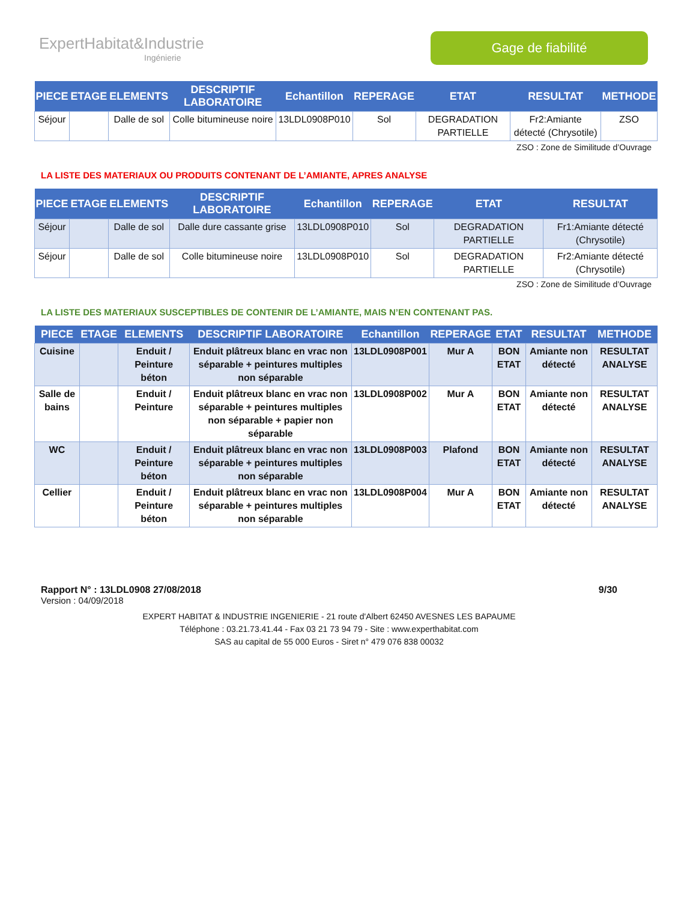ExpertHabitat&Industrie
Ingénierie
Gage de fiabilité
| PIECE | ETAGE | ELEMENTS | DESCRIPTIF LABORATOIRE | Echantillon | REPERAGE | ETAT | RESULTAT | METHODE |
| --- | --- | --- | --- | --- | --- | --- | --- | --- |
| Séjour | | Dalle de sol | Colle bitumineuse noire | 13LDL0908P010 | Sol | DEGRADATION PARTIELLE | Fr2:Amiante détecté (Chrysotile) | ZSO |
ZSO : Zone de Similitude d’Ouvrage
LA LISTE DES MATERIAUX OU PRODUITS CONTENANT DE L’AMIANTE, APRES ANALYSE
| PIECE | ETAGE | ELEMENTS | DESCRIPTIF LABORATOIRE | Echantillon | REPERAGE | ETAT | RESULTAT |
| --- | --- | --- | --- | --- | --- | --- | --- |
| Séjour | | Dalle de sol | Dalle dure cassante grise | 13LDL0908P010 | Sol | DEGRADATION PARTIELLE | Fr1:Amiante détecté (Chrysotile) |
| Séjour | | Dalle de sol | Colle bitumineuse noire | 13LDL0908P010 | Sol | DEGRADATION PARTIELLE | Fr2:Amiante détecté (Chrysotile) |
ZSO : Zone de Similitude d’Ouvrage
LA LISTE DES MATERIAUX SUSCEPTIBLES DE CONTENIR DE L’AMIANTE, MAIS N’EN CONTENANT PAS.
| PIECE | ETAGE | ELEMENTS | DESCRIPTIF LABORATOIRE | Echantillon | REPERAGE | ETAT | RESULTAT | METHODE |
| --- | --- | --- | --- | --- | --- | --- | --- | --- |
| Cuisine | | Enduit / Peinture béton | Enduit plâtreux blanc en vrac non séparable + peintures multiples non séparable | 13LDL0908P001 | Mur A | BON ETAT | Amiante non détecté | RESULTAT ANALYSE |
| Salle de bains | | Enduit / Peinture | Enduit plâtreux blanc en vrac non séparable + peintures multiples non séparable + papier non séparable | 13LDL0908P002 | Mur A | BON ETAT | Amiante non détecté | RESULTAT ANALYSE |
| WC | | Enduit / Peinture béton | Enduit plâtreux blanc en vrac non séparable + peintures multiples non séparable | 13LDL0908P003 | Plafond | BON ETAT | Amiante non détecté | RESULTAT ANALYSE |
| Cellier | | Enduit / Peinture béton | Enduit plâtreux blanc en vrac non séparable + peintures multiples non séparable | 13LDL0908P004 | Mur A | BON ETAT | Amiante non détecté | RESULTAT ANALYSE |
Rapport N° : 13LDL0908 27/08/2018 9/30
Version : 04/09/2018
EXPERT HABITAT & INDUSTRIE INGENIERIE - 21 route d'Albert 62450 AVESNES LES BAPAUME
Téléphone : 03.21.73.41.44 - Fax 03 21 73 94 79 - Site : www.experthabitat.com
SAS au capital de 55 000 Euros - Siret n° 479 076 838 00032